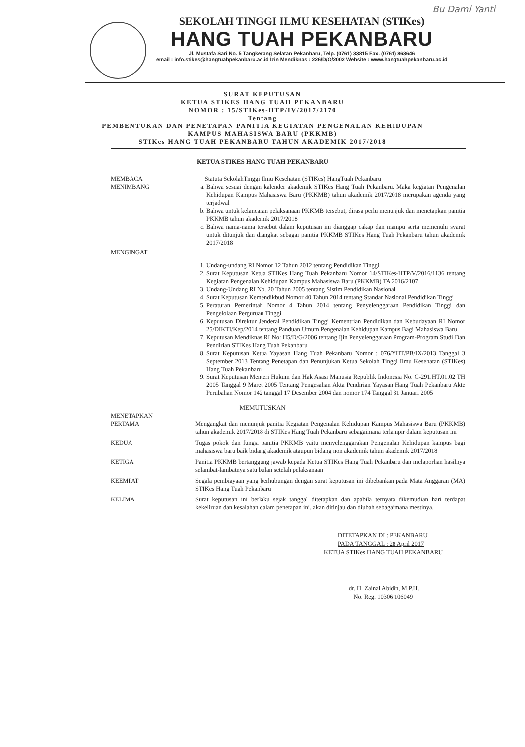Bu Dami Yanti
SEKOLAH TINGGI ILMU KESEHATAN (STIKes)
HANG TUAH PEKANBARU
Jl. Mustafa Sari No. 5 Tangkerang Selatan Pekanbaru, Telp. (0761) 33815 Fax. (0761) 863646
email : info.stikes@hangtuahpekanbaru.ac.id Izin Mendiknas : 226/D/O/2002 Website : www.hangtuahpekanbaru.ac.id
SURAT KEPUTUSAN
KETUA STIKES HANG TUAH PEKANBARU
NOMOR : 15/STIKes-HTP/IV/2017/2170
Tentang
PEMBENTUKAN DAN PENETAPAN PANITIA KEGIATAN PENGENALAN KEHIDUPAN
KAMPUS MAHASISWA BARU (PKKMB)
STIKes HANG TUAH PEKANBARU TAHUN AKADEMIK 2017/2018
KETUA STIKES HANG TUAH PEKANBARU
MEMBACA Statuta SekolahTinggi Ilmu Kesehatan (STIKes) HangTuah Pekanbaru
MENIMBANG a. Bahwa sesuai dengan kalender akademik STIKes Hang Tuah Pekanbaru. Maka kegiatan Pengenalan Kehidupan Kampus Mahasiswa Baru (PKKMB) tahun akademik 2017/2018 merupakan agenda yang terjadwal
b. Bahwa untuk kelancaran pelaksanaan PKKMB tersebut, dirasa perlu menunjuk dan menetapkan panitia PKKMB tahun akademik 2017/2018
c. Bahwa nama-nama tersebut dalam keputusan ini dianggap cakap dan mampu serta memenuhi syarat untuk ditunjuk dan diangkat sebagai panitia PKKMB STIKes Hang Tuah Pekanbaru tahun akademik 2017/2018
MENGINGAT
1. Undang-undang RI Nomor 12 Tahun 2012 tentang Pendidikan Tinggi
2. Surat Keputusan Ketua STIKes Hang Tuah Pekanbaru Nomor 14/STIKes-HTP/V/2016/1136 tentang Kegiatan Pengenalan Kehidupan Kampus Mahasiswa Baru (PKKMB) TA 2016/2107
3. Undang-Undang RI No. 20 Tahun 2005 tentang Sistim Pendidikan Nasional
4. Surat Keputusan Kemendikbud Nomor 40 Tahun 2014 tentang Standar Nasional Pendidikan Tinggi
5. Peraturan Pemerintah Nomor 4 Tahun 2014 tentang Penyelenggaraan Pendidikan Tinggi dan Pengelolaan Perguruan Tinggi
6. Keputusan Direktur Jenderal Pendidikan Tinggi Kementrian Pendidikan dan Kebudayaan RI Nomor 25/DIKTI/Kep/2014 tentang Panduan Umum Pengenalan Kehidupan Kampus Bagi Mahasiswa Baru
7. Keputusan Mendiknas RI No: H5/D/G/2006 tentang Ijin Penyelenggaraan Program-Program Studi Dan Pendirian STIKes Hang Tuah Pekanbaru
8. Surat Keputusan Ketua Yayasan Hang Tuah Pekanbaru Nomor : 076/YHT/PB/IX/2013 Tanggal 3 September 2013 Tentang Penetapan dan Penunjukan Ketua Sekolah Tinggi Ilmu Kesehatan (STIKes) Hang Tuah Pekanbaru
9. Surat Keputusan Menteri Hukum dan Hak Asasi Manusia Republik Indonesia No. C-291.HT.01.02 TH 2005 Tanggal 9 Maret 2005 Tentang Pengesahan Akta Pendirian Yayasan Hang Tuah Pekanbaru Akte Perubahan Nomor 142 tanggal 17 Desember 2004 dan nomor 174 Tanggal 31 Januari 2005
MEMUTUSKAN
MENETAPKAN
PERTAMA Mengangkat dan menunjuk panitia Kegiatan Pengenalan Kehidupan Kampus Mahasiswa Baru (PKKMB) tahun akademik 2017/2018 di STIKes Hang Tuah Pekanbaru sebagaimana terlampir dalam keputusan ini
KEDUA Tugas pokok dan fungsi panitia PKKMB yaitu menyelenggarakan Pengenalan Kehidupan kampus bagi mahasiswa baru baik bidang akademik ataupun bidang non akademik tahun akademik 2017/2018
KETIGA Panitia PKKMB bertanggung jawab kepada Ketua STIKes Hang Tuah Pekanbaru dan melaporhan hasilnya selambat-lambatnya satu bulan setelah pelaksanaan
KEEMPAT Segala pembiayaan yang berhubungan dengan surat keputusan ini dibebankan pada Mata Anggaran (MA) STIKes Hang Tuah Pekanbaru
KELIMA Surat keputusan ini berlaku sejak tanggal ditetapkan dan apabila ternyata dikemudian hari terdapat kekeliruan dan kesalahan dalam penetapan ini. akan ditinjau dan diubah sebagaimana mestinya.
DITETAPKAN DI : PEKANBARU
PADA TANGGAL : 28 April 2017
KETUA STIKes HANG TUAH PEKANBARU
dr. H. Zainal Abidin, M.P.H.
No. Reg. 10306 106049